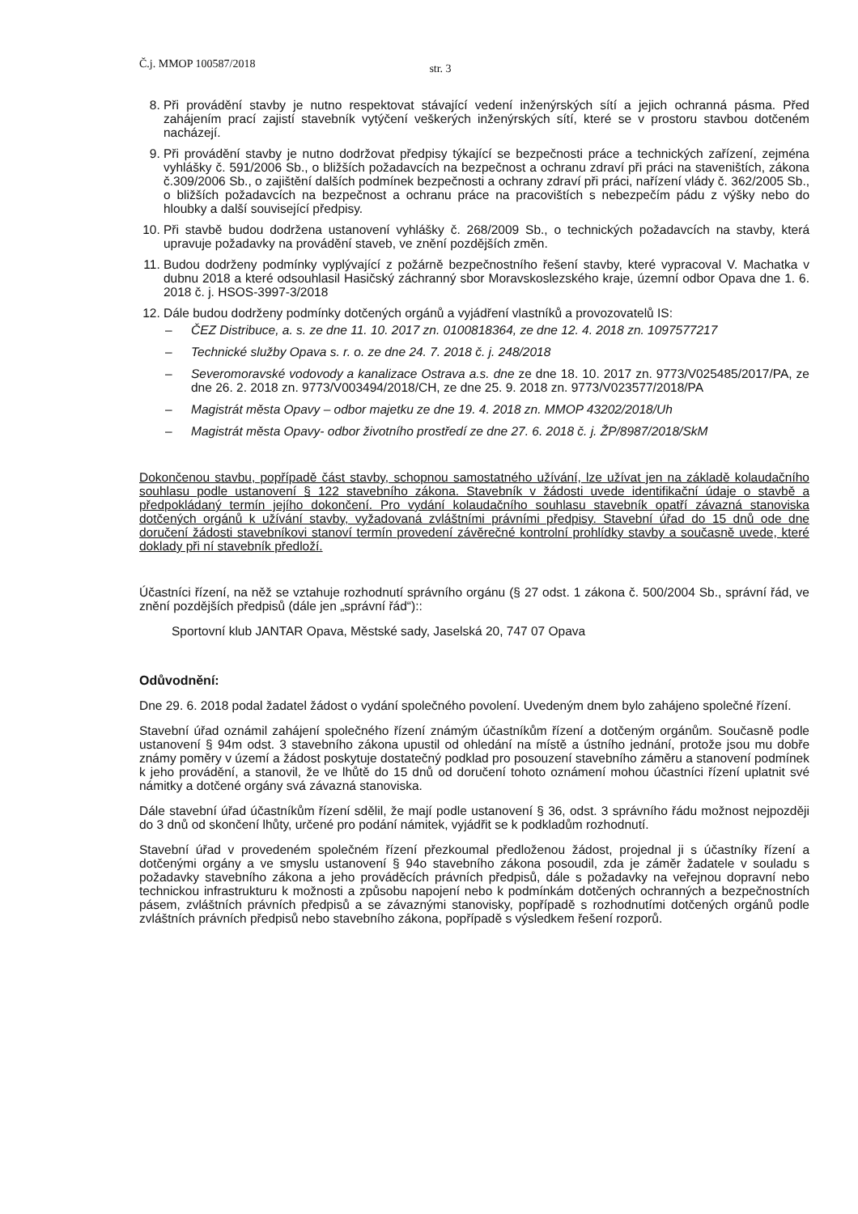Č.j. MMOP 100587/2018 str. 3
8. Při provádění stavby je nutno respektovat stávající vedení inženýrských sítí a jejich ochranná pásma. Před zahájením prací zajistí stavebník vytýčení veškerých inženýrských sítí, které se v prostoru stavbou dotčeném nacházejí.
9. Při provádění stavby je nutno dodržovat předpisy týkající se bezpečnosti práce a technických zařízení, zejména vyhlášky č. 591/2006 Sb., o bližších požadavcích na bezpečnost a ochranu zdraví při práci na staveništích, zákona č.309/2006 Sb., o zajištění dalších podmínek bezpečnosti a ochrany zdraví při práci, nařízení vlády č. 362/2005 Sb., o bližších požadavcích na bezpečnost a ochranu práce na pracovištích s nebezpečím pádu z výšky nebo do hloubky a další související předpisy.
10. Při stavbě budou dodržena ustanovení vyhlášky č. 268/2009 Sb., o technických požadavcích na stavby, která upravuje požadavky na provádění staveb, ve znění pozdějších změn.
11. Budou dodrženy podmínky vyplývající z požárně bezpečnostního řešení stavby, které vypracoval V. Machatka v dubnu 2018 a které odsouhlasil Hasičský záchranný sbor Moravskoslezského kraje, územní odbor Opava dne 1. 6. 2018 č. j. HSOS-3997-3/2018
12. Dále budou dodrženy podmínky dotčených orgánů a vyjádření vlastníků a provozovatelů IS:
– ČEZ Distribuce, a. s. ze dne 11. 10. 2017 zn. 0100818364, ze dne 12. 4. 2018 zn. 1097577217
– Technické služby Opava s. r. o. ze dne 24. 7. 2018 č. j. 248/2018
– Severomoravské vodovody a kanalizace Ostrava a.s. dne ze dne 18. 10. 2017 zn. 9773/V025485/2017/PA, ze dne 26. 2. 2018 zn. 9773/V003494/2018/CH, ze dne 25. 9. 2018 zn. 9773/V023577/2018/PA
– Magistrát města Opavy – odbor majetku ze dne 19. 4. 2018 zn. MMOP 43202/2018/Uh
– Magistrát města Opavy- odbor životního prostředí ze dne 27. 6. 2018 č. j. ŽP/8987/2018/SkM
Dokončenou stavbu, popřípadě část stavby, schopnou samostatného užívání, lze užívat jen na základě kolaudačního souhlasu podle ustanovení § 122 stavebního zákona. Stavebník v žádosti uvede identifikační údaje o stavbě a předpokládaný termín jejího dokončení. Pro vydání kolaudačního souhlasu stavebník opatří závazná stanoviska dotčených orgánů k užívání stavby, vyžadovaná zvláštními právními předpisy. Stavební úřad do 15 dnů ode dne doručení žádosti stavebníkovi stanoví termín provedení závěrečné kontrolní prohlídky stavby a současně uvede, které doklady při ní stavebník předloží.
Účastníci řízení, na něž se vztahuje rozhodnutí správního orgánu (§ 27 odst. 1 zákona č. 500/2004 Sb., správní řád, ve znění pozdějších předpisů (dále jen „správní řád“)::
Sportovní klub JANTAR Opava, Městské sady, Jaselská 20, 747 07 Opava
Odůvodnění:
Dne 29. 6. 2018 podal žadatel žádost o vydání společného povolení. Uvedeným dnem bylo zahájeno společné řízení.
Stavební úřad oznámil zahájení společného řízení známým účastníkům řízení a dotčeným orgánům. Současně podle ustanovení § 94m odst. 3 stavebního zákona upustil od ohledání na místě a ústního jednání, protože jsou mu dobře známy poměry v území a žádost poskytuje dostatečný podklad pro posouzení stavebního záměru a stanovení podmínek k jeho provádění, a stanovil, že ve lhůtě do 15 dnů od doručení tohoto oznámení mohou účastníci řízení uplatnit své námitky a dotčené orgány svá závazná stanoviska.
Dále stavební úřad účastníkům řízení sdělil, že mají podle ustanovení § 36, odst. 3 správního řádu možnost nejpozději do 3 dnů od skončení lhůty, určené pro podání námitek, vyjádřit se k podkladům rozhodnutí.
Stavební úřad v provedeném společném řízení přezkoumal předloženou žádost, projednal ji s účastníky řízení a dotčenými orgány a ve smyslu ustanovení § 94o stavebního zákona posoudil, zda je záměr žadatele v souladu s požadavky stavebního zákona a jeho prováděcích právních předpisů, dále s požadavky na veřejnou dopravní nebo technickou infrastrukturu k možnosti a způsobu napojení nebo k podmínkám dotčených ochranných a bezpečnostních pásem, zvláštních právních předpisů a se závaznými stanovisky, popřípadě s rozhodnutími dotčených orgánů podle zvláštních právních předpisů nebo stavebního zákona, popřípadě s výsledkem řešení rozporů.